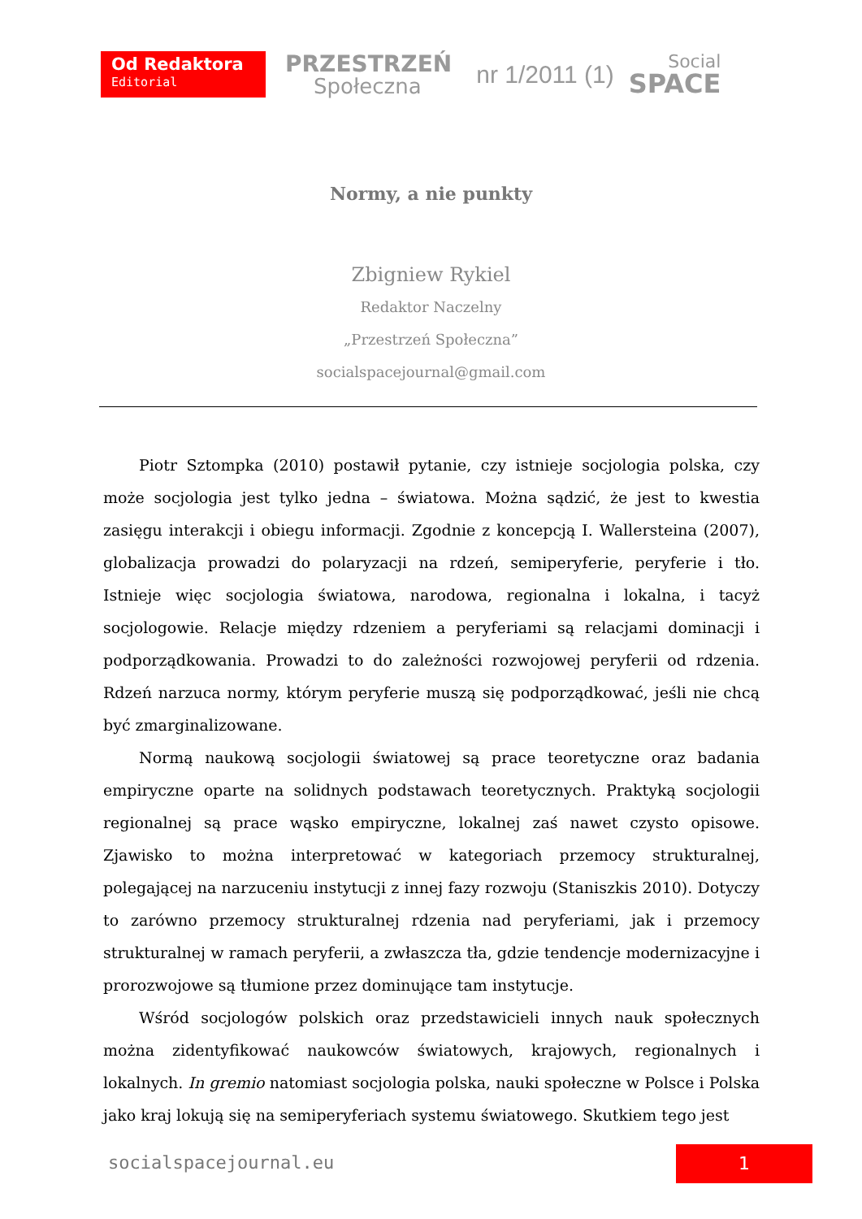Od Redaktora
Editorial
PRZESTRZEŃ
Społeczna
nr 1/2011 (1)
Social
SPACE
Normy, a nie punkty
Zbigniew Rykiel
Redaktor Naczelny
„Przestrzeń Społeczna”
socialspacejournal@gmail.com
Piotr Sztompka (2010) postawił pytanie, czy istnieje socjologia polska, czy może socjologia jest tylko jedna – światowa. Można sądzić, że jest to kwestia zasięgu interakcji i obiegu informacji. Zgodnie z koncepcją I. Wallersteina (2007), globalizacja prowadzi do polaryzacji na rdzeń, semiperyferie, peryferie i tło. Istnieje więc socjologia światowa, narodowa, regionalna i lokalna, i tacyż socjologowie. Relacje między rdzeniem a peryferiami są relacjami dominacji i podporządkowania. Prowadzi to do zależności rozwojowej peryferii od rdzenia. Rdzeń narzuca normy, którym peryferie muszą się podporządkować, jeśli nie chcą być zmarginalizowane.
Normą naukową socjologii światowej są prace teoretyczne oraz badania empiryczne oparte na solidnych podstawach teoretycznych. Praktyką socjologii regionalnej są prace wąsko empiryczne, lokalnej zaś nawet czysto opisowe. Zjawisko to można interpretować w kategoriach przemocy strukturalnej, polegającej na narzuceniu instytucji z innej fazy rozwoju (Staniszkis 2010). Dotyczy to zarówno przemocy strukturalnej rdzenia nad peryferiami, jak i przemocy strukturalnej w ramach peryferii, a zwłaszcza tła, gdzie tendencje modernizacyjne i prorozwojowe są tłumione przez dominujące tam instytucje.
Wśród socjologów polskich oraz przedstawicieli innych nauk społecznych można zidentyfikować naukowców światowych, krajowych, regionalnych i lokalnych. In gremio natomiast socjologia polska, nauki społeczne w Polsce i Polska jako kraj lokują się na semiperyferiach systemu światowego. Skutkiem tego jest
socialspacejournal.eu 1